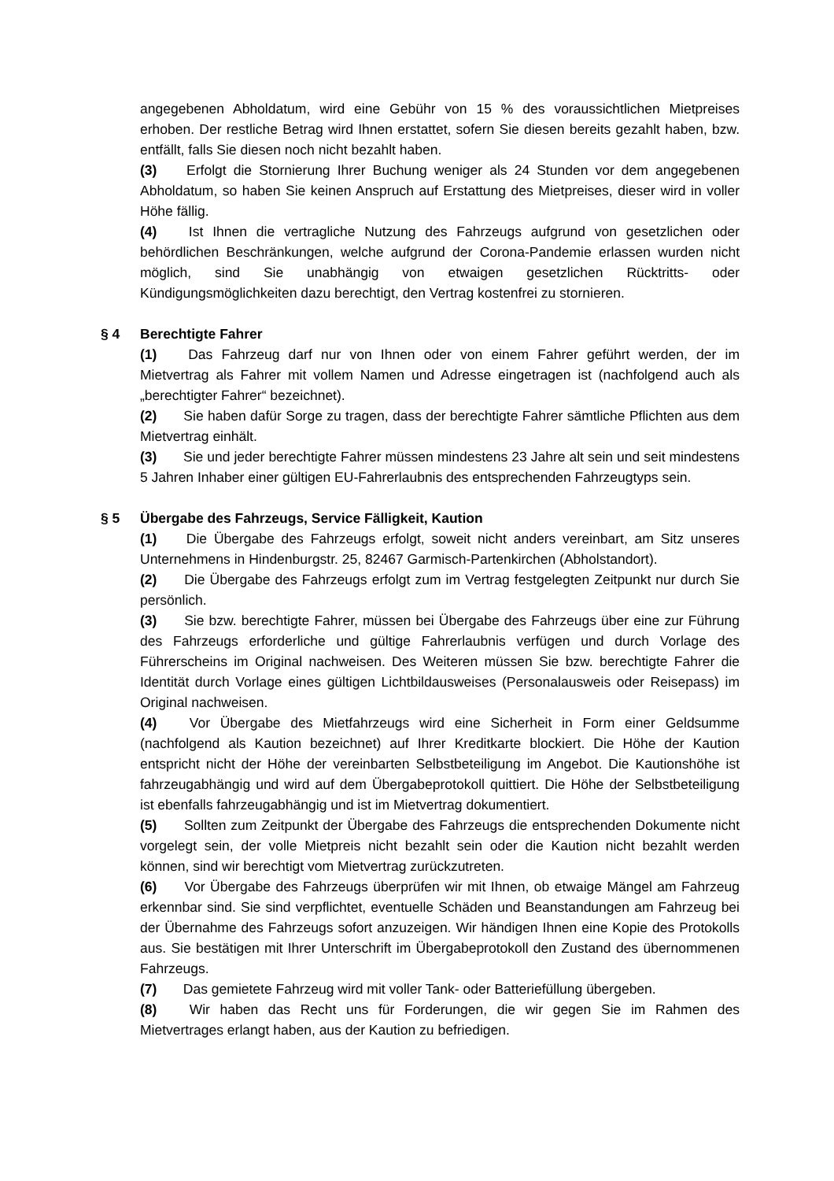angegebenen Abholdatum, wird eine Gebühr von 15 % des voraussichtlichen Mietpreises erhoben. Der restliche Betrag wird Ihnen erstattet, sofern Sie diesen bereits gezahlt haben, bzw. entfällt, falls Sie diesen noch nicht bezahlt haben.
(3) Erfolgt die Stornierung Ihrer Buchung weniger als 24 Stunden vor dem angegebenen Abholdatum, so haben Sie keinen Anspruch auf Erstattung des Mietpreises, dieser wird in voller Höhe fällig.
(4) Ist Ihnen die vertragliche Nutzung des Fahrzeugs aufgrund von gesetzlichen oder behördlichen Beschränkungen, welche aufgrund der Corona-Pandemie erlassen wurden nicht möglich, sind Sie unabhängig von etwaigen gesetzlichen Rücktritts- oder Kündigungsmöglichkeiten dazu berechtigt, den Vertrag kostenfrei zu stornieren.
§ 4 Berechtigte Fahrer
(1) Das Fahrzeug darf nur von Ihnen oder von einem Fahrer geführt werden, der im Mietvertrag als Fahrer mit vollem Namen und Adresse eingetragen ist (nachfolgend auch als „berechtigter Fahrer“ bezeichnet).
(2) Sie haben dafür Sorge zu tragen, dass der berechtigte Fahrer sämtliche Pflichten aus dem Mietvertrag einhält.
(3) Sie und jeder berechtigte Fahrer müssen mindestens 23 Jahre alt sein und seit mindestens 5 Jahren Inhaber einer gültigen EU-Fahrerlaubnis des entsprechenden Fahrzeugtyps sein.
§ 5 Übergabe des Fahrzeugs, Service Fälligkeit, Kaution
(1) Die Übergabe des Fahrzeugs erfolgt, soweit nicht anders vereinbart, am Sitz unseres Unternehmens in Hindenburgstr. 25, 82467 Garmisch-Partenkirchen (Abholstandort).
(2) Die Übergabe des Fahrzeugs erfolgt zum im Vertrag festgelegten Zeitpunkt nur durch Sie persönlich.
(3) Sie bzw. berechtigte Fahrer, müssen bei Übergabe des Fahrzeugs über eine zur Führung des Fahrzeugs erforderliche und gültige Fahrerlaubnis verfügen und durch Vorlage des Führerscheins im Original nachweisen. Des Weiteren müssen Sie bzw. berechtigte Fahrer die Identität durch Vorlage eines gültigen Lichtbildausweises (Personalausweis oder Reisepass) im Original nachweisen.
(4) Vor Übergabe des Mietfahrzeugs wird eine Sicherheit in Form einer Geldsumme (nachfolgend als Kaution bezeichnet) auf Ihrer Kreditkarte blockiert. Die Höhe der Kaution entspricht nicht der Höhe der vereinbarten Selbstbeteiligung im Angebot. Die Kautionshöhe ist fahrzeugabhängig und wird auf dem Übergabeprotokoll quittiert. Die Höhe der Selbstbeteiligung ist ebenfalls fahrzeugabhängig und ist im Mietvertrag dokumentiert.
(5) Sollten zum Zeitpunkt der Übergabe des Fahrzeugs die entsprechenden Dokumente nicht vorgelegt sein, der volle Mietpreis nicht bezahlt sein oder die Kaution nicht bezahlt werden können, sind wir berechtigt vom Mietvertrag zurückzutreten.
(6) Vor Übergabe des Fahrzeugs überprüfen wir mit Ihnen, ob etwaige Mängel am Fahrzeug erkennbar sind. Sie sind verpflichtet, eventuelle Schäden und Beanstandungen am Fahrzeug bei der Übernahme des Fahrzeugs sofort anzuzeigen. Wir händigen Ihnen eine Kopie des Protokolls aus. Sie bestätigen mit Ihrer Unterschrift im Übergabeprotokoll den Zustand des übernommenen Fahrzeugs.
(7) Das gemietete Fahrzeug wird mit voller Tank- oder Batteriefüllung übergeben.
(8) Wir haben das Recht uns für Forderungen, die wir gegen Sie im Rahmen des Mietvertrages erlangt haben, aus der Kaution zu befriedigen.